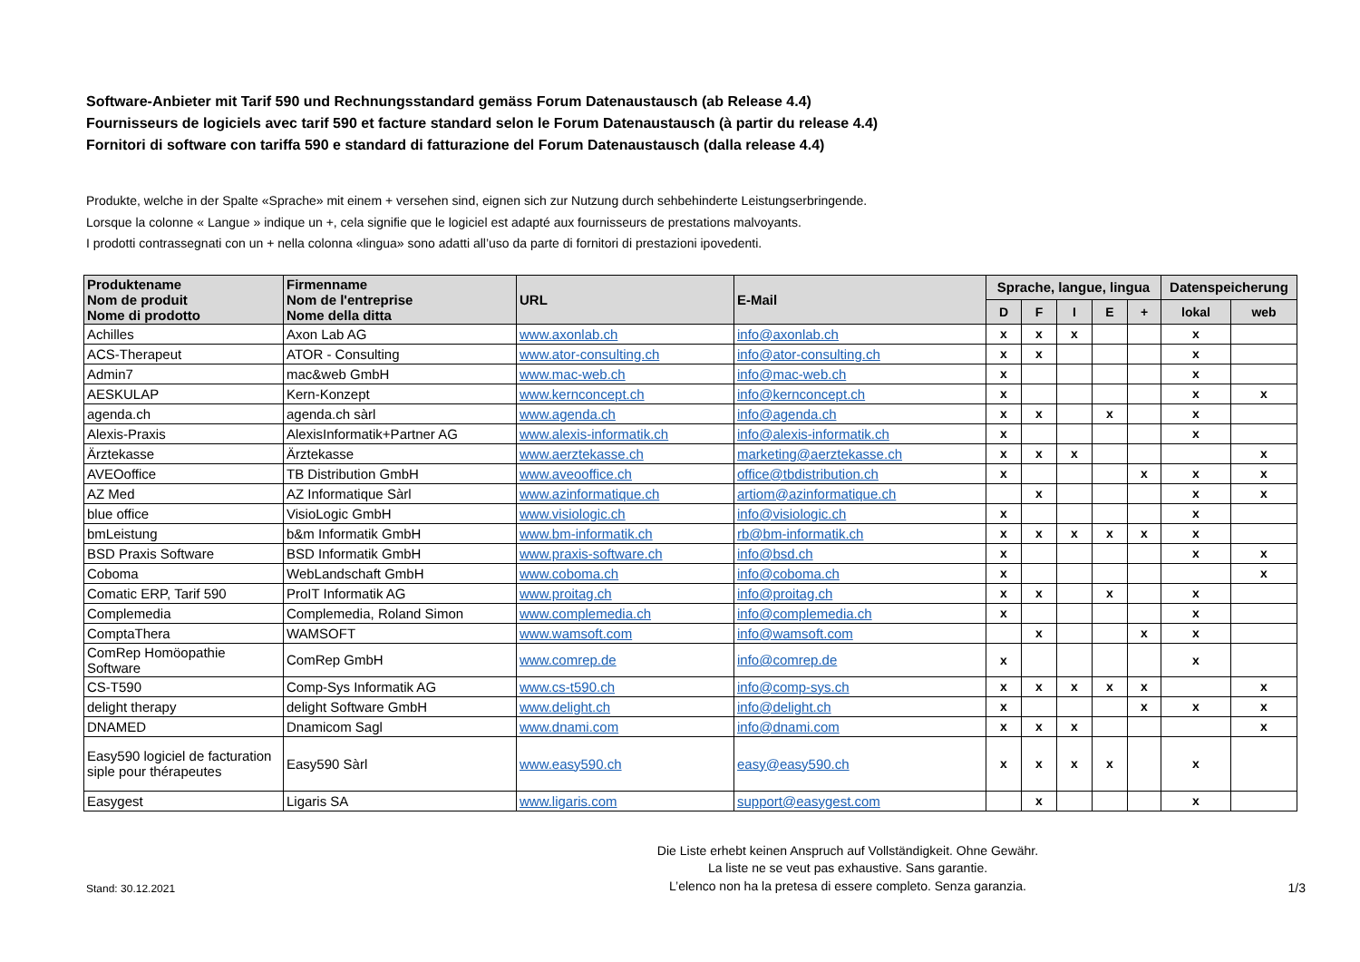Software-Anbieter mit Tarif 590 und Rechnungsstandard gemäss Forum Datenaustausch (ab Release 4.4)
Fournisseurs de logiciels avec tarif 590 et facture standard selon le Forum Datenaustausch (à partir du release 4.4)
Fornitori di software con tariffa 590 e standard di fatturazione del Forum Datenaustausch (dalla release 4.4)
Produkte, welche in der Spalte «Sprache» mit einem + versehen sind, eignen sich zur Nutzung durch sehbehinderte Leistungserbringende.
Lorsque la colonne « Langue » indique un +, cela signifie que le logiciel est adapté aux fournisseurs de prestations malvoyants.
I prodotti contrassegnati con un + nella colonna «lingua» sono adatti all’uso da parte di fornitori di prestazioni ipovedenti.
| Produktename Nom de produit Nome di prodotto | Firmenname Nom de l'entreprise Nome della ditta | URL | E-Mail | Sprache, langue, lingua | | | | | Datenspeicherung | |
| --- | --- | --- | --- | --- | --- | --- | --- | --- | --- | --- |
| | | | | D | F | I | E | + | lokal | web |
| Achilles | Axon Lab AG | www.axonlab.ch | info@axonlab.ch | x | x | x | | | x | |
| ACS-Therapeut | ATOR - Consulting | www.ator-consulting.ch | info@ator-consulting.ch | x | x | | | | x | |
| Admin7 | mac&web GmbH | www.mac-web.ch | info@mac-web.ch | x | | | | | x | |
| AESKULAP | Kern-Konzept | www.kernconcept.ch | info@kernconcept.ch | x | | | | | x | x |
| agenda.ch | agenda.ch sàrl | www.agenda.ch | info@agenda.ch | x | x | | x | | x | |
| Alexis-Praxis | AlexisInformatik+Partner AG | www.alexis-informatik.ch | info@alexis-informatik.ch | x | | | | | x | |
| Ärztekasse | Ärztekasse | www.aerztekasse.ch | marketing@aerztekasse.ch | x | x | x | | | | x |
| AVEOoffice | TB Distribution GmbH | www.aveooffice.ch | office@tbdistribution.ch | x | | | | x | x | x |
| AZ Med | AZ Informatique Sàrl | www.azinformatique.ch | artiom@azinformatique.ch | | x | | | | x | x |
| blue office | VisioLogic GmbH | www.visiologic.ch | info@visiologic.ch | x | | | | | x | |
| bmLeistung | b&m Informatik GmbH | www.bm-informatik.ch | rb@bm-informatik.ch | x | x | x | x | x | x | |
| BSD Praxis Software | BSD Informatik GmbH | www.praxis-software.ch | info@bsd.ch | x | | | | | x | x |
| Coboma | WebLandschaft GmbH | www.coboma.ch | info@coboma.ch | x | | | | | | x |
| Comatic ERP, Tarif 590 | ProIT Informatik AG | www.proitag.ch | info@proitag.ch | x | x | | x | | x | |
| Complemedia | Complemedia, Roland Simon | www.complemedia.ch | info@complemedia.ch | x | | | | | x | |
| ComptaThera | WAMSOFT | www.wamsoft.com | info@wamsoft.com | | x | | | x | x | |
| ComRep Homöopathie Software | ComRep GmbH | www.comrep.de | info@comrep.de | x | | | | | x | |
| CS-T590 | Comp-Sys Informatik AG | www.cs-t590.ch | info@comp-sys.ch | x | x | x | x | x | | x |
| delight therapy | delight Software GmbH | www.delight.ch | info@delight.ch | x | | | | x | x | x |
| DNAMED | Dnamicom Sagl | www.dnami.com | info@dnami.com | x | x | x | | | | x |
| Easy590 logiciel de facturation siple pour thérapeutes | Easy590 Sàrl | www.easy590.ch | easy@easy590.ch | x | x | x | x | | x | |
| Easygest | Ligaris SA | www.ligaris.com | support@easygest.com | | x | | | | x | |
Stand: 30.12.2021
Die Liste erhebt keinen Anspruch auf Vollständigkeit. Ohne Gewähr.
La liste ne se veut pas exhaustive. Sans garantie.
L’elenco non ha la pretesa di essere completo. Senza garanzia.
1/3